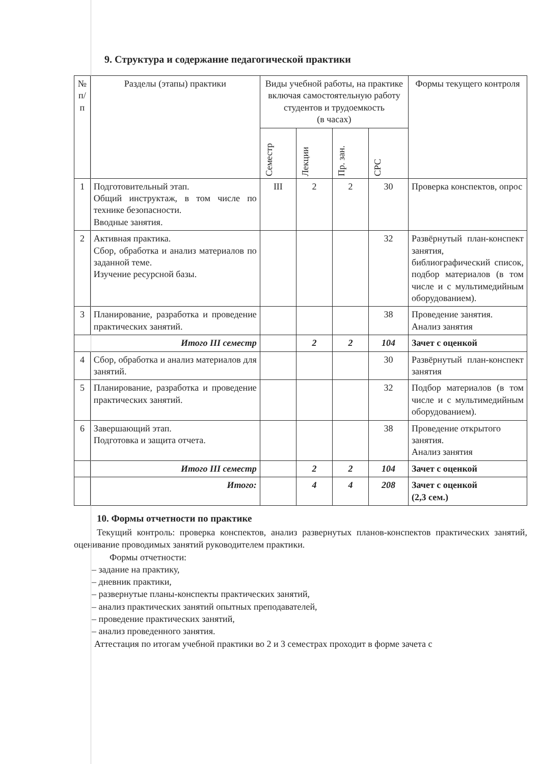9. Структура и содержание педагогической практики
| № п/п | Разделы (этапы) практики | Виды учебной работы, на практике включая самостоятельную работу студентов и трудоемкость (в часах) | | | | Формы текущего контроля |
| --- | --- | --- | --- | --- | --- | --- |
| | | Семестр | Лекции | Пр. зан. | СРС | |
| 1 | Подготовительный этап. Общий инструктаж, в том числе по технике безопасности. Вводные занятия. | III | 2 | 2 | 30 | Проверка конспектов, опрос |
| 2 | Активная практика. Сбор, обработка и анализ материалов по заданной теме. Изучение ресурсной базы. | | | | 32 | Развёрнутый план-конспект занятия, библиографический список, подбор материалов (в том числе и с мультимедийным оборудованием). |
| 3 | Планирование, разработка и проведение практических занятий. | | | | 38 | Проведение занятия. Анализ занятия |
| Итого III семестр | | | 2 | 2 | 104 | Зачет с оценкой |
| 4 | Сбор, обработка и анализ материалов для занятий. | | | | 30 | Развёрнутый план-конспект занятия |
| 5 | Планирование, разработка и проведение практических занятий. | | | | 32 | Подбор материалов (в том числе и с мультимедийным оборудованием). |
| 6 | Завершающий этап. Подготовка и защита отчета. | | | | 38 | Проведение открытого занятия. Анализ занятия |
| | Итого III семестр | | 2 | 2 | 104 | Зачет с оценкой |
| | Итого: | | 4 | 4 | 208 | Зачет с оценкой (2,3 сем.) |
10. Формы отчетности по практике
Текущий контроль: проверка конспектов, анализ развернутых планов-конспектов практических занятий, оценивание проводимых занятий руководителем практики.
Формы отчетности:
– задание на практику,
– дневник практики,
– развернутые планы-конспекты практических занятий,
– анализ практических занятий опытных преподавателей,
– проведение практических занятий,
– анализ проведенного занятия.
Аттестация по итогам учебной практики во 2 и 3 семестрах проходит в форме зачета с